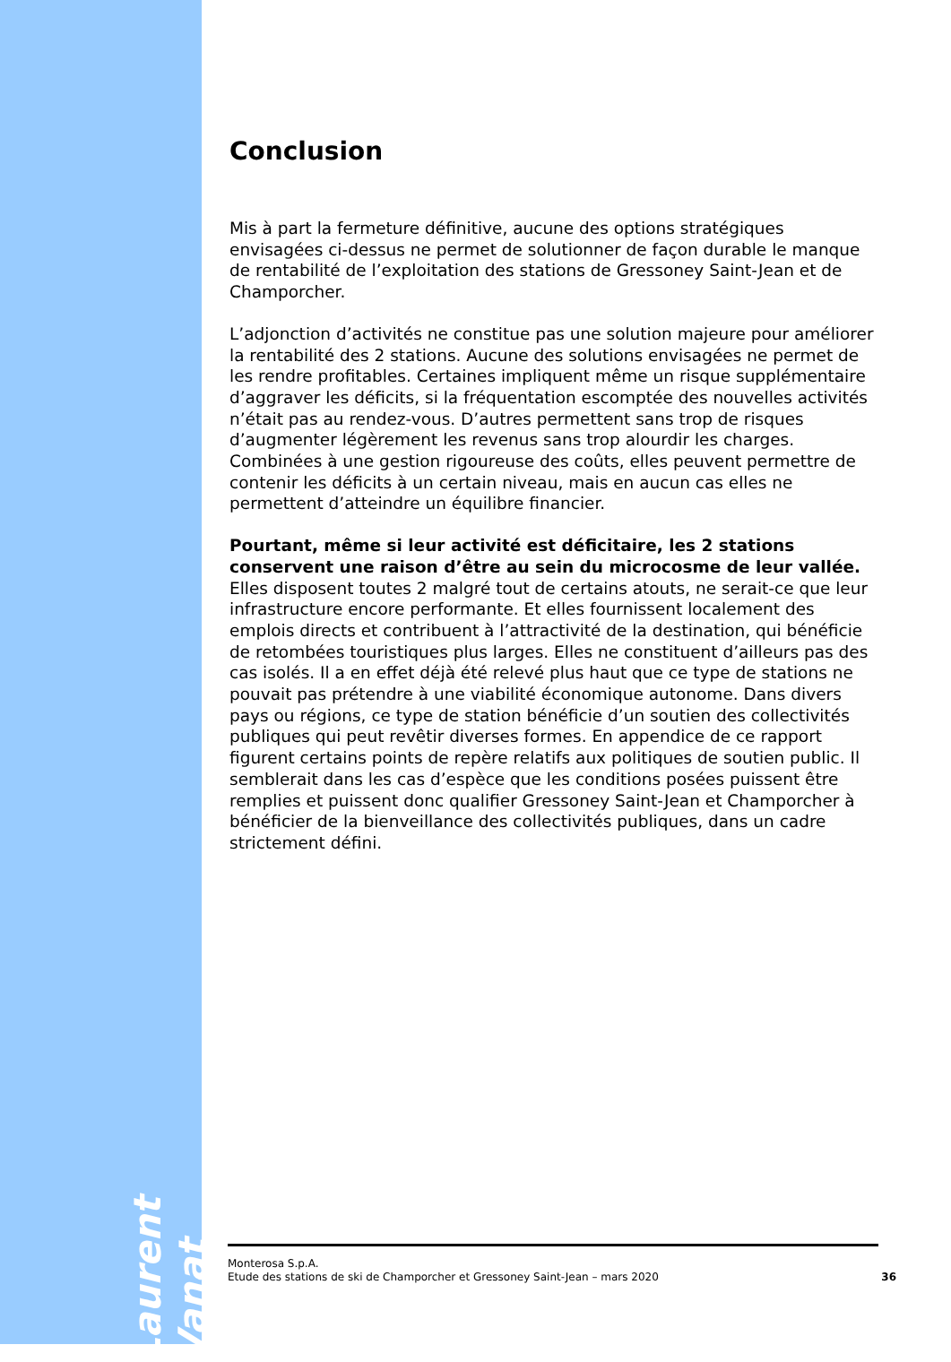Conclusion
Mis à part la fermeture définitive, aucune des options stratégiques envisagées ci-dessus ne permet de solutionner de façon durable le manque de rentabilité de l’exploitation des stations de Gressoney Saint-Jean et de Champorcher.
L’adjonction d’activités ne constitue pas une solution majeure pour améliorer la rentabilité des 2 stations. Aucune des solutions envisagées ne permet de les rendre profitables. Certaines impliquent même un risque supplémentaire d’aggraver les déficits, si la fréquentation escomptée des nouvelles activités n’était pas au rendez-vous. D’autres permettent sans trop de risques d’augmenter légèrement les revenus sans trop alourdir les charges. Combinées à une gestion rigoureuse des coûts, elles peuvent permettre de contenir les déficits à un certain niveau, mais en aucun cas elles ne permettent d’atteindre un équilibre financier.
Pourtant, même si leur activité est déficitaire, les 2 stations conservent une raison d’être au sein du microcosme de leur vallée. Elles disposent toutes 2 malgré tout de certains atouts, ne serait-ce que leur infrastructure encore performante. Et elles fournissent localement des emplois directs et contribuent à l’attractivité de la destination, qui bénéficie de retombées touristiques plus larges. Elles ne constituent d’ailleurs pas des cas isolés. Il a en effet déjà été relevé plus haut que ce type de stations ne pouvait pas prétendre à une viabilité économique autonome. Dans divers pays ou régions, ce type de station bénéficie d’un soutien des collectivités publiques qui peut revêtir diverses formes. En appendice de ce rapport figurent certains points de repère relatifs aux politiques de soutien public. Il semblerait dans les cas d’espèce que les conditions posées puissent être remplies et puissent donc qualifier Gressoney Saint-Jean et Champorcher à bénéficier de la bienveillance des collectivités publiques, dans un cadre strictement défini.
Laurent Vanat
Monterosa S.p.A.
Etude des stations de ski de Champorcher et Gressoney Saint-Jean – mars 2020 36